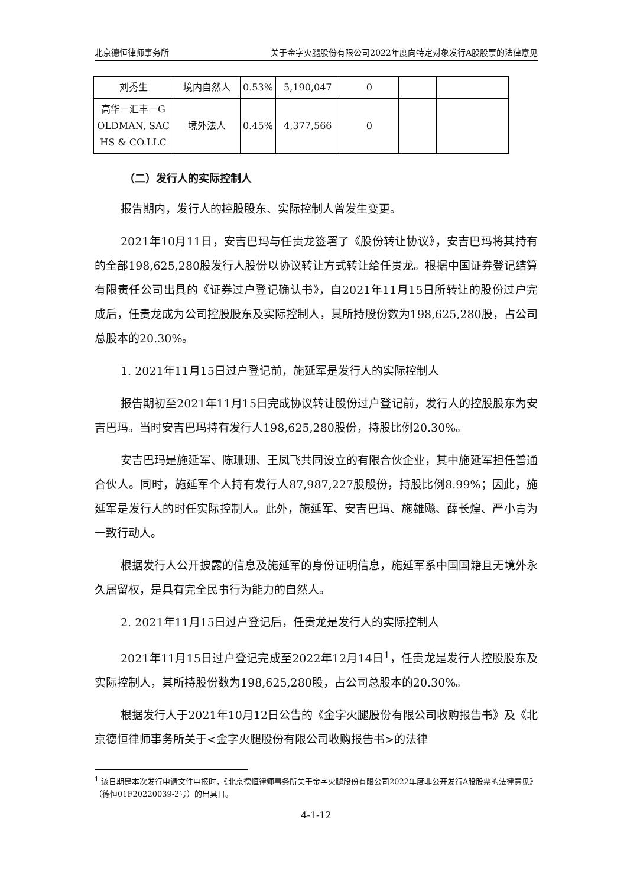北京德恒律师事务所 关于金字火腿股份有限公司2022年度向特定对象发行A股股票的法律意见
| 刘秀生 | 境内自然人 | 0.53% | 5,190,047 | 0 | | |
| 高华－汇丰－G OLDMAN, SAC HS & CO.LLC | 境外法人 | 0.45% | 4,377,566 | 0 | | |
（二）发行人的实际控制人
报告期内，发行人的控股股东、实际控制人曾发生变更。
2021年10月11日，安吉巴玛与任贵龙签署了《股份转让协议》，安吉巴玛将其持有的全部198,625,280股发行人股份以协议转让方式转让给任贵龙。根据中国证券登记结算有限责任公司出具的《证券过户登记确认书》，自2021年11月15日所转让的股份过户完成后，任贵龙成为公司控股股东及实际控制人，其所持股份数为198,625,280股，占公司总股本的20.30%。
1. 2021年11月15日过户登记前，施延军是发行人的实际控制人
报告期初至2021年11月15日完成协议转让股份过户登记前，发行人的控股股东为安吉巴玛。当时安吉巴玛持有发行人198,625,280股份，持股比例20.30%。
安吉巴玛是施延军、陈珊珊、王凤飞共同设立的有限合伙企业，其中施延军担任普通合伙人。同时，施延军个人持有发行人87,987,227股股份，持股比例8.99%；因此，施延军是发行人的时任实际控制人。此外，施延军、安吉巴玛、施雄飚、薛长煌、严小青为一致行动人。
根据发行人公开披露的信息及施延军的身份证明信息，施延军系中国国籍且无境外永久居留权，是具有完全民事行为能力的自然人。
2. 2021年11月15日过户登记后，任贵龙是发行人的实际控制人
2021年11月15日过户登记完成至2022年12月14日<sup>1</sup>，任贵龙是发行人控股股东及实际控制人，其所持股份数为198,625,280股，占公司总股本的20.30%。
根据发行人于2021年10月12日公告的《金字火腿股份有限公司收购报告书》及《北京德恒律师事务所关于<金字火腿股份有限公司收购报告书>的法律
<sup>1</sup> 该日期是本次发行申请文件申报时，《北京德恒律师事务所关于金字火腿股份有限公司2022年度非公开发行A股股票的法律意见》（德恒01F20220039-2号）的出具日。
4-1-12